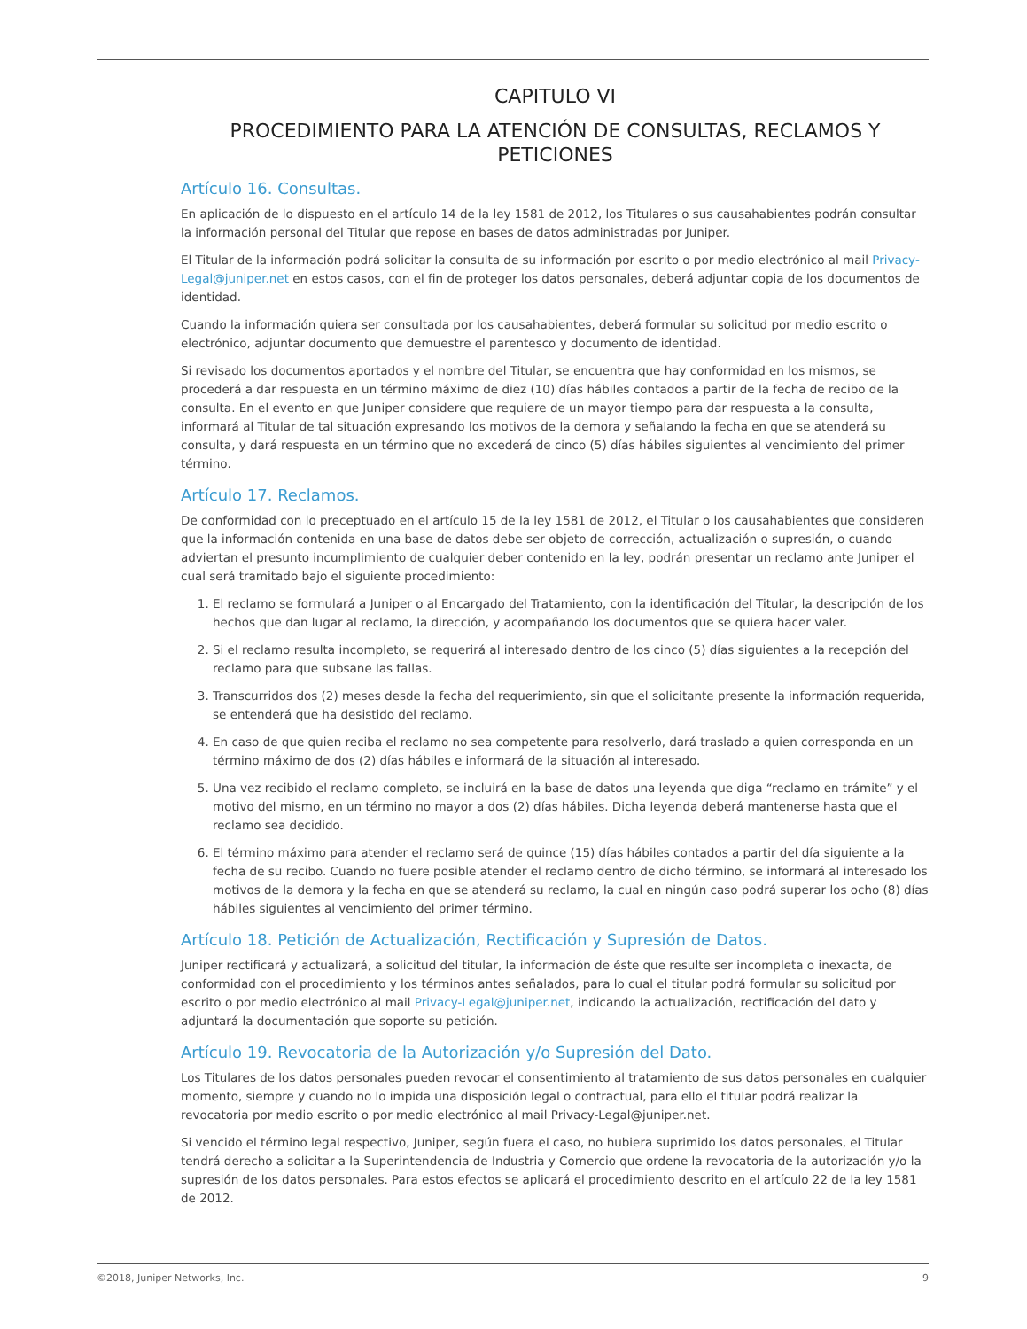CAPITULO VI
PROCEDIMIENTO PARA LA ATENCIÓN DE CONSULTAS, RECLAMOS Y PETICIONES
Artículo 16. Consultas.
En aplicación de lo dispuesto en el artículo 14 de la ley 1581 de 2012, los Titulares o sus causahabientes podrán consultar la información personal del Titular que repose en bases de datos administradas por Juniper.
El Titular de la información podrá solicitar la consulta de su información por escrito o por medio electrónico al mail Privacy-Legal@juniper.net en estos casos, con el fin de proteger los datos personales, deberá adjuntar copia de los documentos de identidad.
Cuando la información quiera ser consultada por los causahabientes, deberá formular su solicitud por medio escrito o electrónico, adjuntar documento que demuestre el parentesco y documento de identidad.
Si revisado los documentos aportados y el nombre del Titular, se encuentra que hay conformidad en los mismos, se procederá a dar respuesta en un término máximo de diez (10) días hábiles contados a partir de la fecha de recibo de la consulta. En el evento en que Juniper considere que requiere de un mayor tiempo para dar respuesta a la consulta, informará al Titular de tal situación expresando los motivos de la demora y señalando la fecha en que se atenderá su consulta, y dará respuesta en un término que no excederá de cinco (5) días hábiles siguientes al vencimiento del primer término.
Artículo 17. Reclamos.
De conformidad con lo preceptuado en el artículo 15 de la ley 1581 de 2012, el Titular o los causahabientes que consideren que la información contenida en una base de datos debe ser objeto de corrección, actualización o supresión, o cuando adviertan el presunto incumplimiento de cualquier deber contenido en la ley, podrán presentar un reclamo ante Juniper el cual será tramitado bajo el siguiente procedimiento:
1. El reclamo se formulará a Juniper o al Encargado del Tratamiento, con la identificación del Titular, la descripción de los hechos que dan lugar al reclamo, la dirección, y acompañando los documentos que se quiera hacer valer.
2. Si el reclamo resulta incompleto, se requerirá al interesado dentro de los cinco (5) días siguientes a la recepción del reclamo para que subsane las fallas.
3. Transcurridos dos (2) meses desde la fecha del requerimiento, sin que el solicitante presente la información requerida, se entenderá que ha desistido del reclamo.
4. En caso de que quien reciba el reclamo no sea competente para resolverlo, dará traslado a quien corresponda en un término máximo de dos (2) días hábiles e informará de la situación al interesado.
5. Una vez recibido el reclamo completo, se incluirá en la base de datos una leyenda que diga “reclamo en trámite” y el motivo del mismo, en un término no mayor a dos (2) días hábiles. Dicha leyenda deberá mantenerse hasta que el reclamo sea decidido.
6. El término máximo para atender el reclamo será de quince (15) días hábiles contados a partir del día siguiente a la fecha de su recibo. Cuando no fuere posible atender el reclamo dentro de dicho término, se informará al interesado los motivos de la demora y la fecha en que se atenderá su reclamo, la cual en ningún caso podrá superar los ocho (8) días hábiles siguientes al vencimiento del primer término.
Artículo 18. Petición de Actualización, Rectificación y Supresión de Datos.
Juniper rectificará y actualizará, a solicitud del titular, la información de éste que resulte ser incompleta o inexacta, de conformidad con el procedimiento y los términos antes señalados, para lo cual el titular podrá formular su solicitud por escrito o por medio electrónico al mail Privacy-Legal@juniper.net, indicando la actualización, rectificación del dato y adjuntará la documentación que soporte su petición.
Artículo 19. Revocatoria de la Autorización y/o Supresión del Dato.
Los Titulares de los datos personales pueden revocar el consentimiento al tratamiento de sus datos personales en cualquier momento, siempre y cuando no lo impida una disposición legal o contractual, para ello el titular podrá realizar la revocatoria por medio escrito o por medio electrónico al mail Privacy-Legal@juniper.net.
Si vencido el término legal respectivo, Juniper, según fuera el caso, no hubiera suprimido los datos personales, el Titular tendrá derecho a solicitar a la Superintendencia de Industria y Comercio que ordene la revocatoria de la autorización y/o la supresión de los datos personales. Para estos efectos se aplicará el procedimiento descrito en el artículo 22 de la ley 1581 de 2012.
©2018, Juniper Networks, Inc. 9